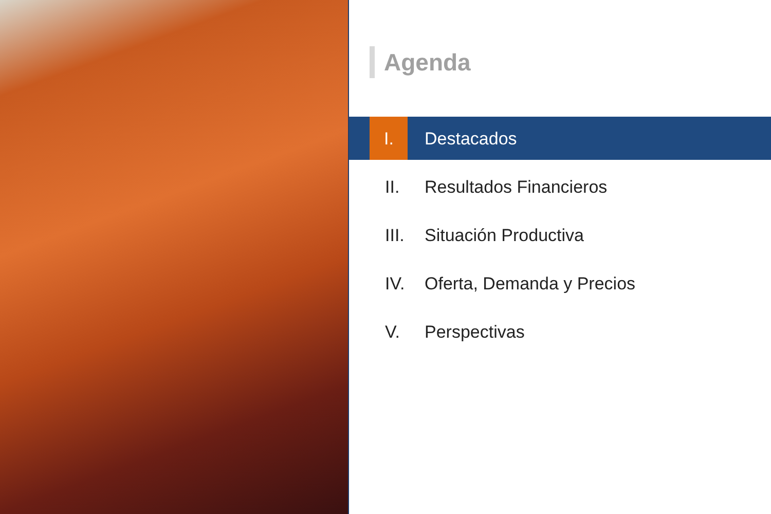Agenda
I. Destacados
II. Resultados Financieros
III. Situación Productiva
IV. Oferta, Demanda y Precios
V. Perspectivas